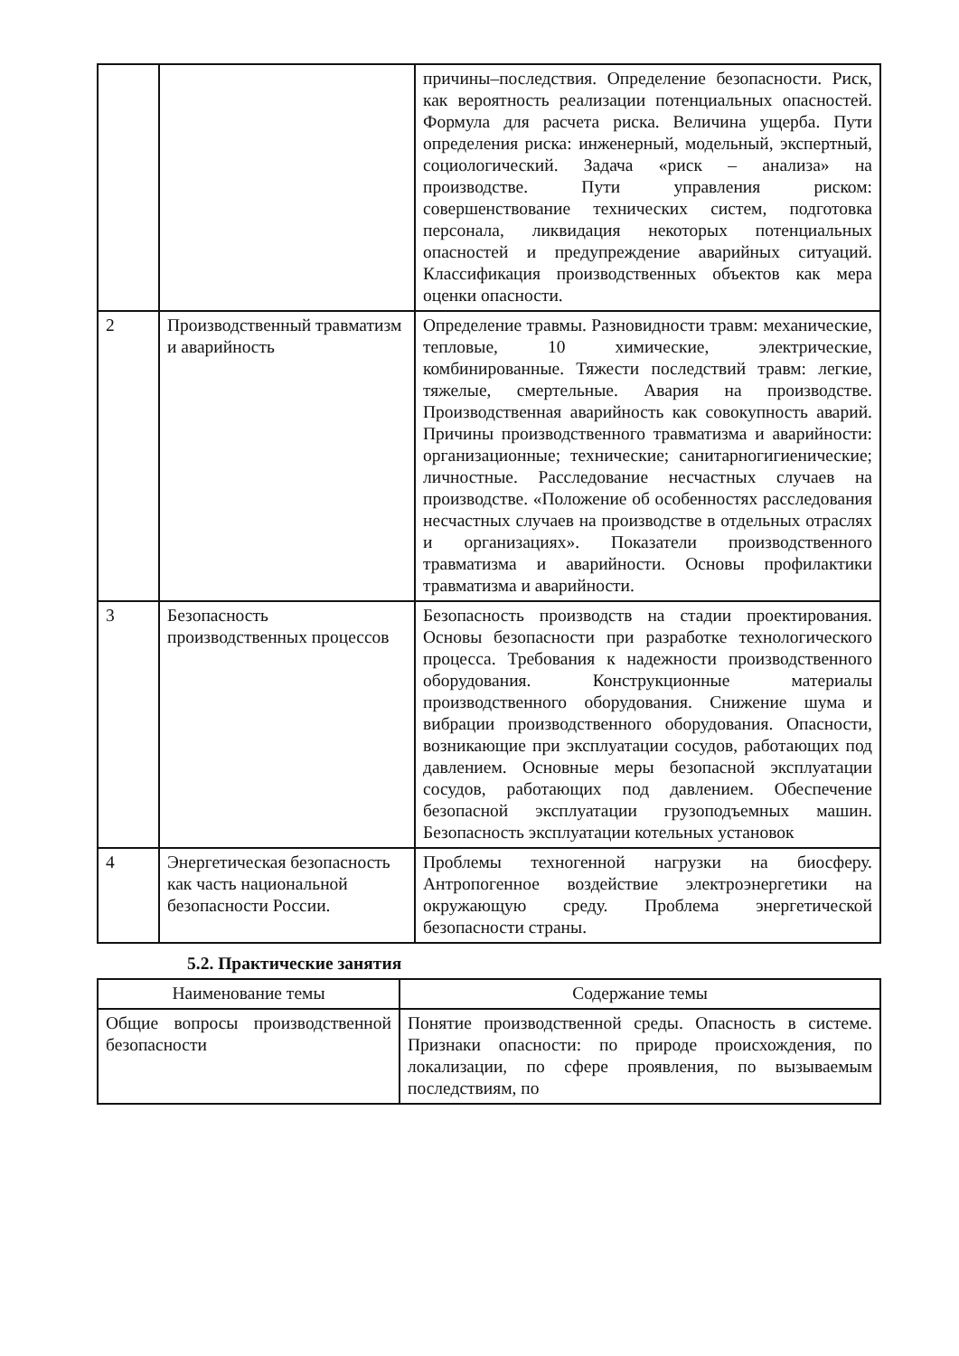| | | причины–последствия. Определение безопасности. Риск, как вероятность реализации потенциальных опасностей. Формула для расчета риска. Величина ущерба. Пути определения риска: инженерный, модельный, экспертный, социологический. Задача «риск – анализа» на производстве. Пути управления риском: совершенствование технических систем, подготовка персонала, ликвидация некоторых потенциальных опасностей и предупреждение аварийных ситуаций. Классификация производственных объектов как мера оценки опасности. |
| 2 | Производственный травматизм и аварийность | Определение травмы. Разновидности травм: механические, тепловые, 10 химические, электрические, комбинированные. Тяжести последствий травм: легкие, тяжелые, смертельные. Авария на производстве. Производственная аварийность как совокупность аварий. Причины производственного травматизма и аварийности: организационные; технические; санитарногигиенические; личностные. Расследование несчастных случаев на производстве. «Положение об особенностях расследования несчастных случаев на производстве в отдельных отраслях и организациях». Показатели производственного травматизма и аварийности. Основы профилактики травматизма и аварийности. |
| 3 | Безопасность производственных процессов | Безопасность производств на стадии проектирования. Основы безопасности при разработке технологического процесса. Требования к надежности производственного оборудования. Конструкционные материалы производственного оборудования. Снижение шума и вибрации производственного оборудования. Опасности, возникающие при эксплуатации сосудов, работающих под давлением. Основные меры безопасной эксплуатации сосудов, работающих под давлением. Обеспечение безопасной эксплуатации грузоподъемных машин. Безопасность эксплуатации котельных установок |
| 4 | Энергетическая безопасность как часть национальной безопасности России. | Проблемы техногенной нагрузки на биосферу. Антропогенное воздействие электроэнергетики на окружающую среду. Проблема энергетической безопасности страны. |
5.2. Практические занятия
| Наименование темы | Содержание темы |
| --- | --- |
| Общие вопросы производственной безопасности | Понятие производственной среды. Опасность в системе. Признаки опасности: по природе происхождения, по локализации, по сфере проявления, по вызываемым последствиям, по |